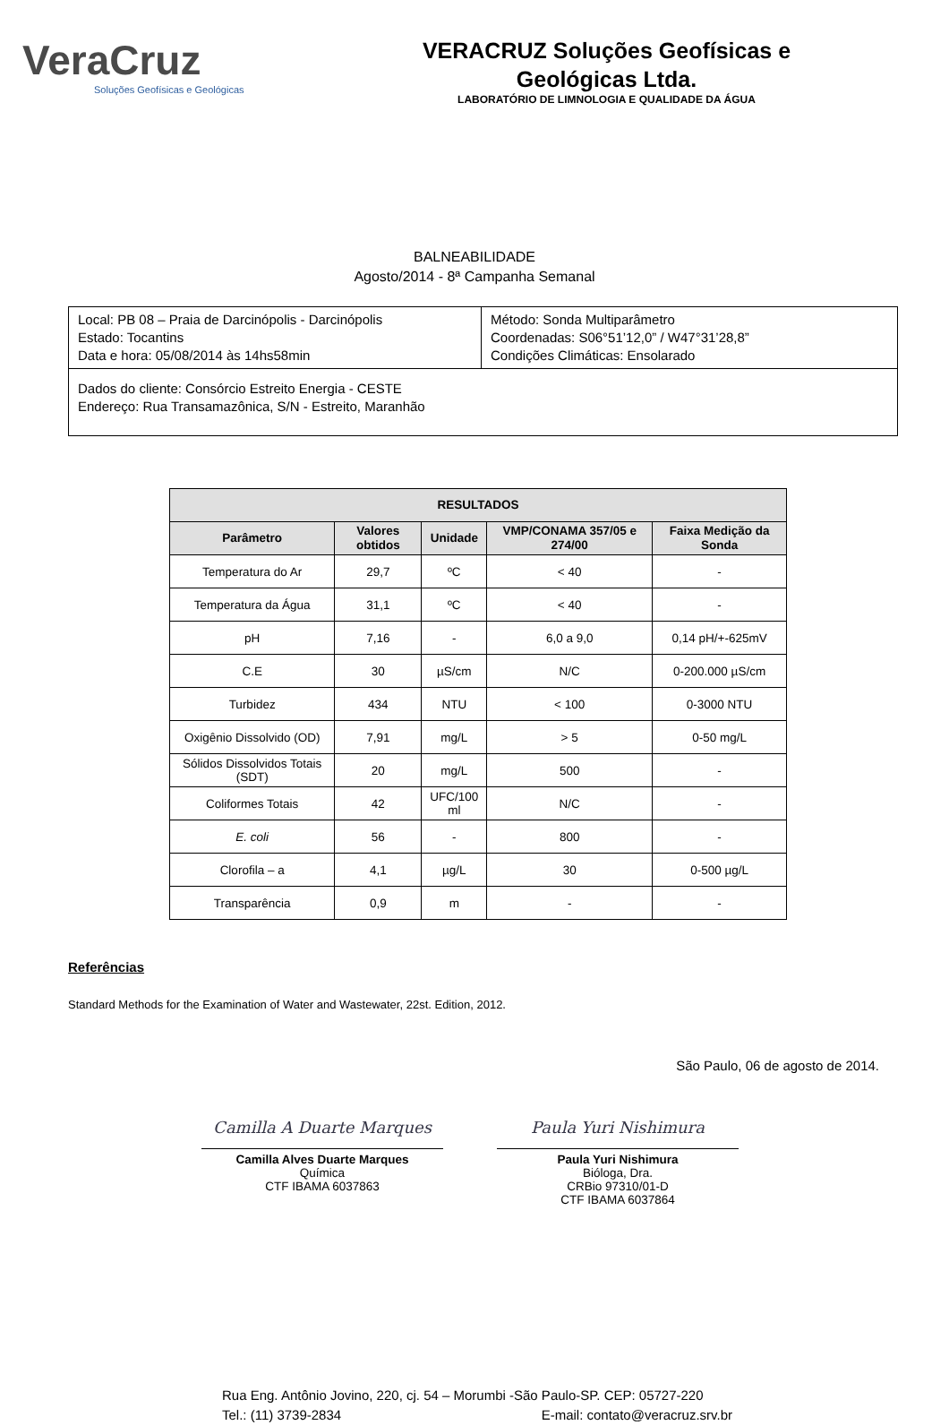VeraCruz
Soluções Geofísicas e Geológicas
VERACRUZ Soluções Geofísicas e
Geológicas Ltda.
LABORATÓRIO DE LIMNOLOGIA E QUALIDADE DA ÁGUA
BALNEABILIDADE
Agosto/2014 - 8ª Campanha Semanal
| Local: PB 08 – Praia de Darcinópolis - Darcinópolis Estado: Tocantins Data e hora: 05/08/2014 às 14hs58min | Método: Sonda Multiparâmetro Coordenadas: S06°51’12,0” / W47°31’28,8” Condições Climáticas: Ensolarado |
| Dados do cliente: Consórcio Estreito Energia - CESTE Endereço: Rua Transamazônica, S/N - Estreito, Maranhão | |
| RESULTADOS | | | | |
| --- | --- | --- | --- | --- |
| Parâmetro | Valores obtidos | Unidade | VMP/CONAMA 357/05 e 274/00 | Faixa Medição da Sonda |
| Temperatura do Ar | 29,7 | ºC | < 40 | - |
| Temperatura da Água | 31,1 | ºC | < 40 | - |
| pH | 7,16 | - | 6,0 a 9,0 | 0,14 pH/+-625mV |
| C.E | 30 | µS/cm | N/C | 0-200.000 µS/cm |
| Turbidez | 434 | NTU | < 100 | 0-3000 NTU |
| Oxigênio Dissolvido (OD) | 7,91 | mg/L | > 5 | 0-50 mg/L |
| Sólidos Dissolvidos Totais (SDT) | 20 | mg/L | 500 | - |
| Coliformes Totais | 42 | UFC/100 ml | N/C | - |
| E. coli | 56 | - | 800 | - |
| Clorofila – a | 4,1 | µg/L | 30 | 0-500 µg/L |
| Transparência | 0,9 | m | - | - |
Referências
Standard Methods for the Examination of Water and Wastewater, 22st. Edition, 2012.
São Paulo, 06 de agosto de 2014.
Camilla A Duarte Marques
Camilla Alves Duarte Marques
Química
CTF IBAMA 6037863
Paula Yuri Nishimura
Paula Yuri Nishimura
Bióloga, Dra.
CRBio 97310/01-D
CTF IBAMA 6037864
Rua Eng. Antônio Jovino, 220, cj. 54 – Morumbi -São Paulo-SP. CEP: 05727-220
Tel.: (11) 3739-2834 E-mail: contato@veracruz.srv.br